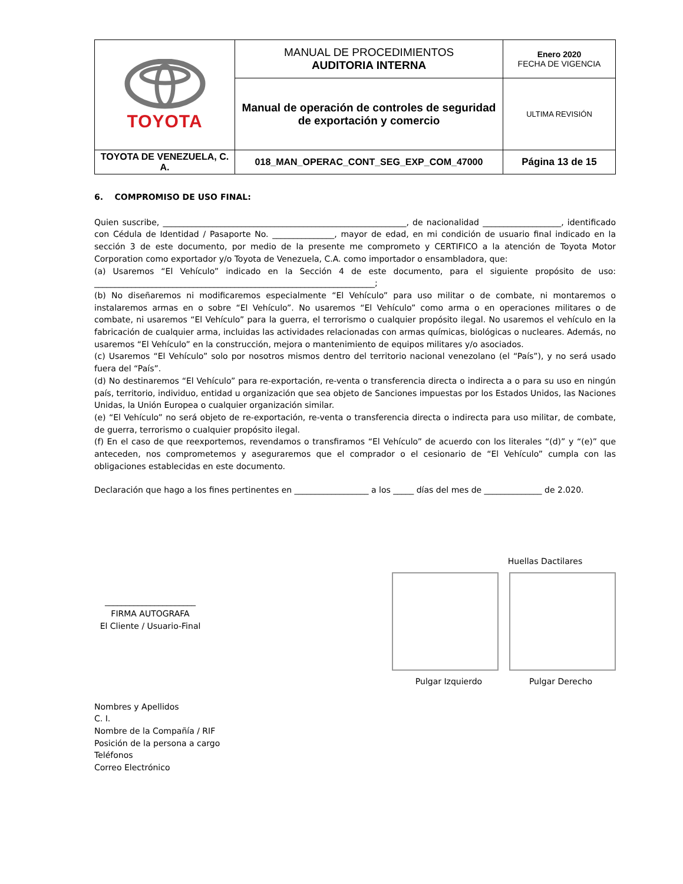| TOYOTA | MANUAL DE PROCEDIMIENTOS AUDITORIA INTERNA | Enero 2020 FECHA DE VIGENCIA |
| | Manual de operación de controles de seguridad de exportación y comercio | ULTIMA REVISIÓN |
| TOYOTA DE VENEZUELA, C. A. | 018_MAN_OPERAC_CONT_SEG_EXP_COM_47000 | Página 13 de 15 |
6. COMPROMISO DE USO FINAL:
Quien suscribe, ___________________________________________________________, de nacionalidad ___________________, identificado con Cédula de Identidad / Pasaporte No. _______________, mayor de edad, en mi condición de usuario final indicado en la sección 3 de este documento, por medio de la presente me comprometo y CERTIFICO a la atención de Toyota Motor Corporation como exportador y/o Toyota de Venezuela, C.A. como importador o ensambladora, que:
(a) Usaremos “El Vehículo” indicado en la Sección 4 de este documento, para el siguiente propósito de uso: ____________________________________________________________________;
(b) No diseñaremos ni modificaremos especialmente “El Vehículo” para uso militar o de combate, ni montaremos o instalaremos armas en o sobre “El Vehículo”. No usaremos “El Vehículo” como arma o en operaciones militares o de combate, ni usaremos “El Vehículo” para la guerra, el terrorismo o cualquier propósito ilegal. No usaremos el vehículo en la fabricación de cualquier arma, incluidas las actividades relacionadas con armas químicas, biológicas o nucleares. Además, no usaremos “El Vehículo” en la construcción, mejora o mantenimiento de equipos militares y/o asociados.
(c) Usaremos “El Vehículo” solo por nosotros mismos dentro del territorio nacional venezolano (el “País”), y no será usado fuera del “País”.
(d) No destinaremos “El Vehículo” para re-exportación, re-venta o transferencia directa o indirecta a o para su uso en ningún país, territorio, individuo, entidad u organización que sea objeto de Sanciones impuestas por los Estados Unidos, las Naciones Unidas, la Unión Europea o cualquier organización similar.
(e) “El Vehículo” no será objeto de re-exportación, re-venta o transferencia directa o indirecta para uso militar, de combate, de guerra, terrorismo o cualquier propósito ilegal.
(f) En el caso de que reexportemos, revendamos o transfiramos “El Vehículo” de acuerdo con los literales “(d)” y “(e)” que anteceden, nos comprometemos y aseguraremos que el comprador o el cesionario de “El Vehículo” cumpla con las obligaciones establecidas en este documento.
Declaración que hago a los fines pertinentes en __________________ a los _____ días del mes de ______________ de 2.020.
______________________
FIRMA AUTOGRAFA
El Cliente / Usuario-Final
Huellas Dactilares
Pulgar Izquierdo Pulgar Derecho
Nombres y Apellidos
C. I.
Nombre de la Compañía / RIF
Posición de la persona a cargo
Teléfonos
Correo Electrónico